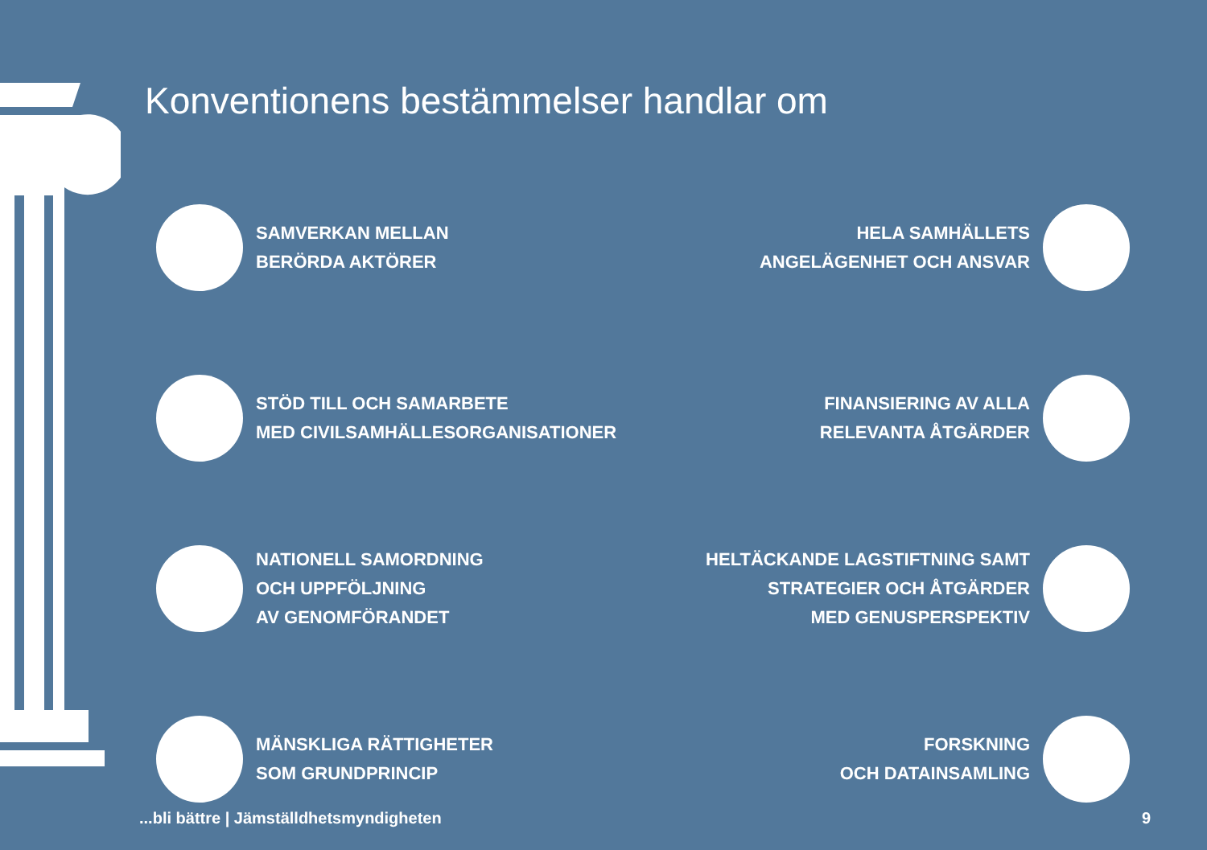Konventionens bestämmelser handlar om
SAMVERKAN MELLAN
BERÖRDA AKTÖRER
HELA SAMHÄLLETS
ANGELÄGENHET OCH ANSVAR
STÖD TILL OCH SAMARBETE
MED CIVILSAMHÄLLESORGANISATIONER
FINANSIERING AV ALLA
RELEVANTA ÅTGÄRDER
NATIONELL SAMORDNING
OCH UPPFÖLJNING
AV GENOMFÖRANDET
HELTÄCKANDE LAGSTIFTNING SAMT
STRATEGIER OCH ÅTGÄRDER
MED GENUSPERSPEKTIV
MÄNSKLIGA RÄTTIGHETER
SOM GRUNDPRINCIP
FORSKNING
OCH DATAINSAMLING
...bli bättre | Jämställdhetsmyndigheten 9